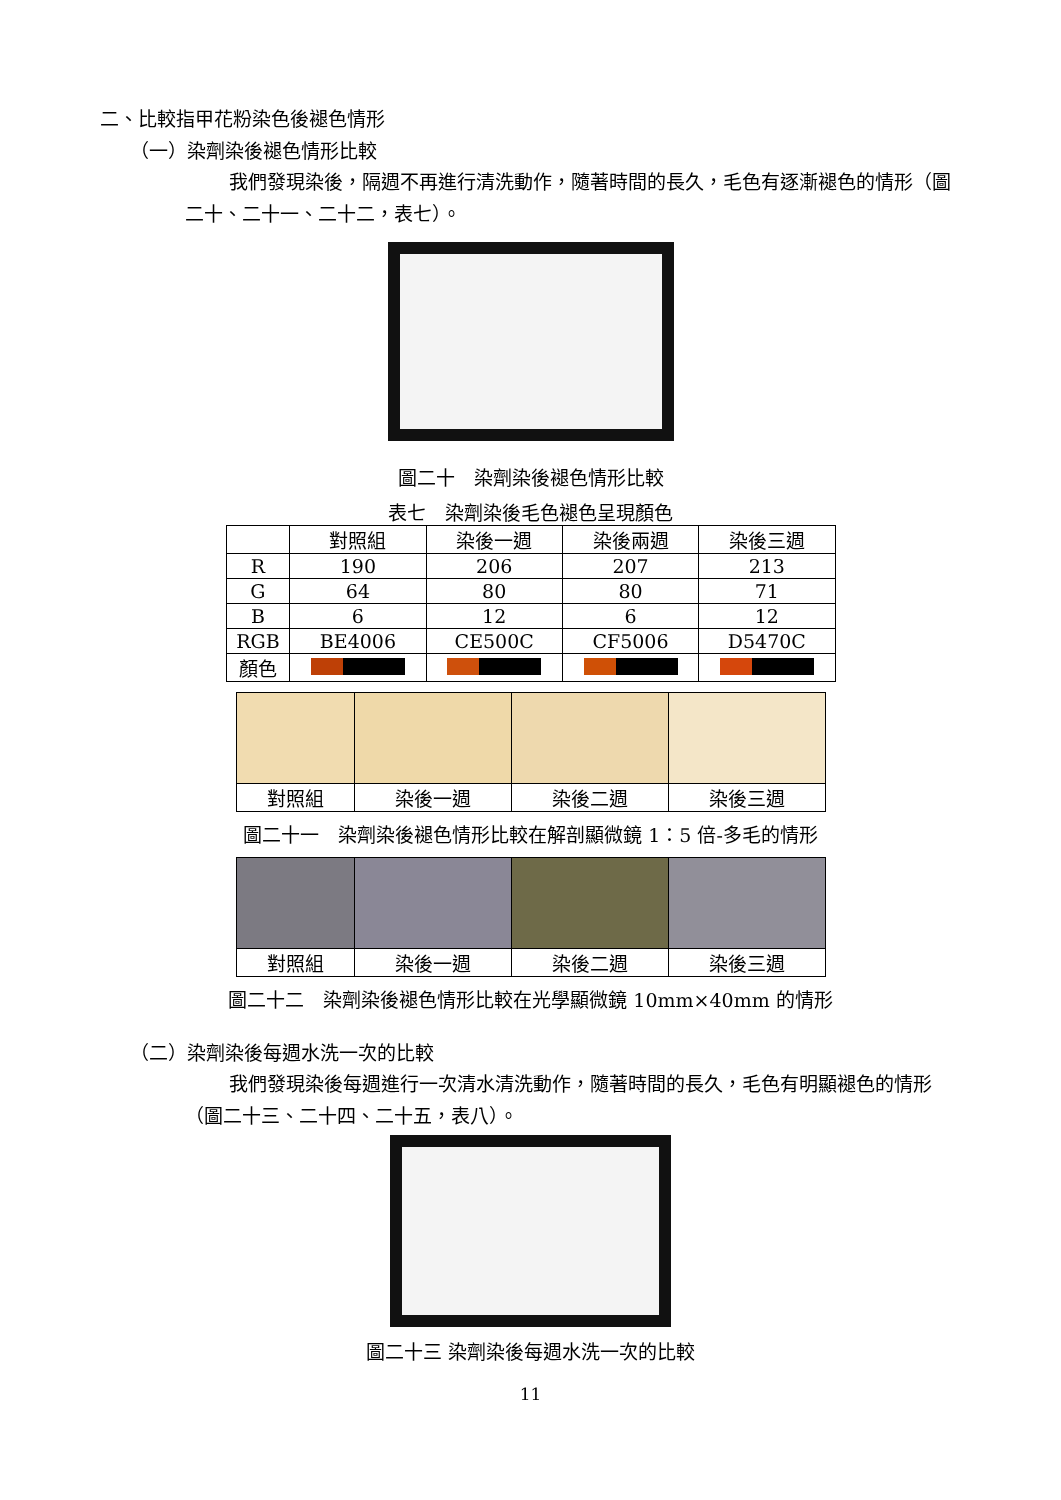二、比較指甲花粉染色後褪色情形
（一）染劑染後褪色情形比較
我們發現染後，隔週不再進行清洗動作，隨著時間的長久，毛色有逐漸褪色的情形（圖二十、二十一、二十二，表七）。
圖二十　染劑染後褪色情形比較
表七　染劑染後毛色褪色呈現顏色
| | 對照組 | 染後一週 | 染後兩週 | 染後三週 |
| --- | --- | --- | --- | --- |
| R | 190 | 206 | 207 | 213 |
| G | 64 | 80 | 80 | 71 |
| B | 6 | 12 | 6 | 12 |
| RGB | BE4006 | CE500C | CF5006 | D5470C |
| 顏色 | | | | |
| 對照組 | 染後一週 | 染後二週 | 染後三週 |
圖二十一　染劑染後褪色情形比較在解剖顯微鏡 1：5 倍-多毛的情形
| 對照組 | 染後一週 | 染後二週 | 染後三週 |
圖二十二　染劑染後褪色情形比較在光學顯微鏡 10mm×40mm 的情形
（二）染劑染後每週水洗一次的比較
我們發現染後每週進行一次清水清洗動作，隨著時間的長久，毛色有明顯褪色的情形（圖二十三、二十四、二十五，表八）。
圖二十三 染劑染後每週水洗一次的比較
11